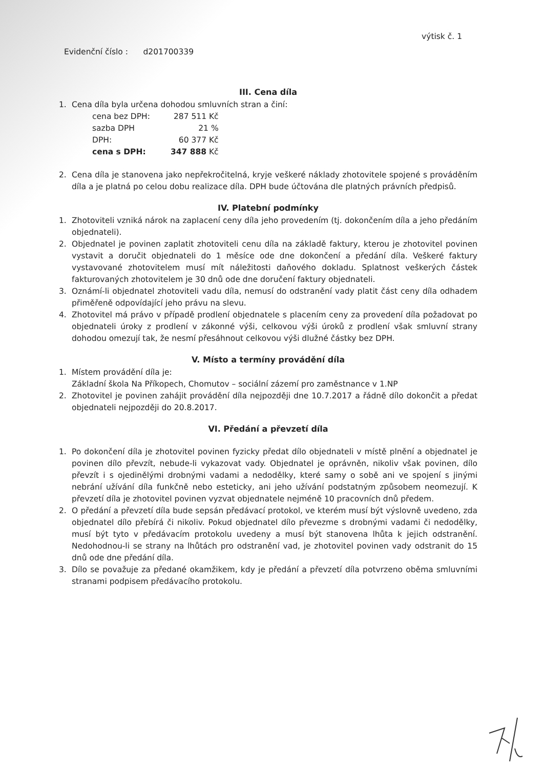Evidenční číslo : d201700339
výtisk č. 1
III. Cena díla
1. Cena díla byla určena dohodou smluvních stran a činí:
| cena bez DPH: | 287 511 Kč |
| sazba DPH | 21 % |
| DPH: | 60 377 Kč |
| cena s DPH: | 347 888 Kč |
2. Cena díla je stanovena jako nepřekročitelná, kryje veškeré náklady zhotovitele spojené s prováděním díla a je platná po celou dobu realizace díla. DPH bude účtována dle platných právních předpisů.
IV. Platební podmínky
1. Zhotoviteli vzniká nárok na zaplacení ceny díla jeho provedením (tj. dokončením díla a jeho předáním objednateli).
2. Objednatel je povinen zaplatit zhotoviteli cenu díla na základě faktury, kterou je zhotovitel povinen vystavit a doručit objednateli do 1 měsíce ode dne dokončení a předání díla. Veškeré faktury vystavované zhotovitelem musí mít náležitosti daňového dokladu. Splatnost veškerých částek fakturovaných zhotovitelem je 30 dnů ode dne doručení faktury objednateli.
3. Oznámí-li objednatel zhotoviteli vadu díla, nemusí do odstranění vady platit část ceny díla odhadem přiměřeně odpovídající jeho právu na slevu.
4. Zhotovitel má právo v případě prodlení objednatele s placením ceny za provedení díla požadovat po objednateli úroky z prodlení v zákonné výši, celkovou výši úroků z prodlení však smluvní strany dohodou omezují tak, že nesmí přesáhnout celkovou výši dlužné částky bez DPH.
V. Místo a termíny provádění díla
1. Místem provádění díla je:
Základní škola Na Příkopech, Chomutov – sociální zázemí pro zaměstnance v 1.NP
2. Zhotovitel je povinen zahájit provádění díla nejpozději dne 10.7.2017 a řádně dílo dokončit a předat objednateli nejpozději do 20.8.2017.
VI. Předání a převzetí díla
1. Po dokončení díla je zhotovitel povinen fyzicky předat dílo objednateli v místě plnění a objednatel je povinen dílo převzít, nebude-li vykazovat vady. Objednatel je oprávněn, nikoliv však povinen, dílo převzít i s ojedinělými drobnými vadami a nedodělky, které samy o sobě ani ve spojení s jinými nebrání užívání díla funkčně nebo esteticky, ani jeho užívání podstatným způsobem neomezují. K převzetí díla je zhotovitel povinen vyzvat objednatele nejméně 10 pracovních dnů předem.
2. O předání a převzetí díla bude sepsán předávací protokol, ve kterém musí být výslovně uvedeno, zda objednatel dílo přebírá či nikoliv. Pokud objednatel dílo převezme s drobnými vadami či nedodělky, musí být tyto v předávacím protokolu uvedeny a musí být stanovena lhůta k jejich odstranění. Nedohodnou-li se strany na lhůtách pro odstranění vad, je zhotovitel povinen vady odstranit do 15 dnů ode dne předání díla.
3. Dílo se považuje za předané okamžikem, kdy je předání a převzetí díla potvrzeno oběma smluvními stranami podpisem předávacího protokolu.